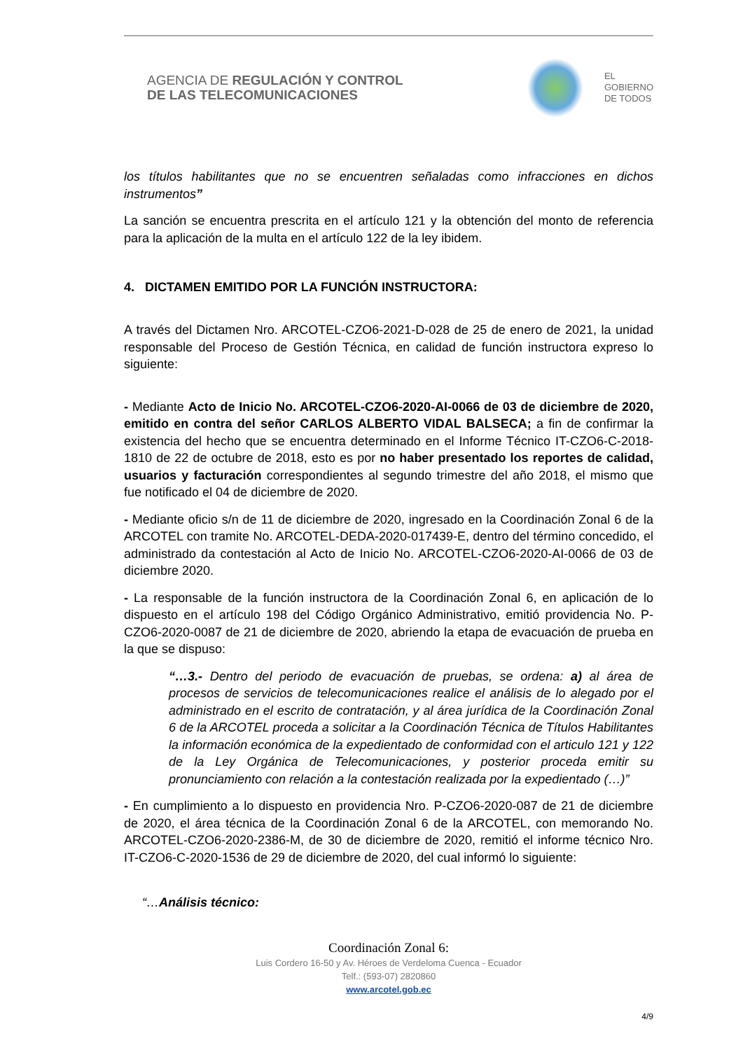AGENCIA DE REGULACIÓN Y CONTROL
DE LAS TELECOMUNICACIONES
EL
GOBIERNO
DE TODOS
los títulos habilitantes que no se encuentren señaladas como infracciones en dichos instrumentos”
La sanción se encuentra prescrita en el artículo 121 y la obtención del monto de referencia para la aplicación de la multa en el artículo 122 de la ley ibidem.
4. DICTAMEN EMITIDO POR LA FUNCIÓN INSTRUCTORA:
A través del Dictamen Nro. ARCOTEL-CZO6-2021-D-028 de 25 de enero de 2021, la unidad responsable del Proceso de Gestión Técnica, en calidad de función instructora expreso lo siguiente:
- Mediante Acto de Inicio No. ARCOTEL-CZO6-2020-AI-0066 de 03 de diciembre de 2020, emitido en contra del señor CARLOS ALBERTO VIDAL BALSECA; a fin de confirmar la existencia del hecho que se encuentra determinado en el Informe Técnico IT-CZO6-C-2018-1810 de 22 de octubre de 2018, esto es por no haber presentado los reportes de calidad, usuarios y facturación correspondientes al segundo trimestre del año 2018, el mismo que fue notificado el 04 de diciembre de 2020.
- Mediante oficio s/n de 11 de diciembre de 2020, ingresado en la Coordinación Zonal 6 de la ARCOTEL con tramite No. ARCOTEL-DEDA-2020-017439-E, dentro del término concedido, el administrado da contestación al Acto de Inicio No. ARCOTEL-CZO6-2020-AI-0066 de 03 de diciembre 2020.
- La responsable de la función instructora de la Coordinación Zonal 6, en aplicación de lo dispuesto en el artículo 198 del Código Orgánico Administrativo, emitió providencia No. P-CZO6-2020-0087 de 21 de diciembre de 2020, abriendo la etapa de evacuación de prueba en la que se dispuso:
“…3.- Dentro del periodo de evacuación de pruebas, se ordena: a) al área de procesos de servicios de telecomunicaciones realice el análisis de lo alegado por el administrado en el escrito de contratación, y al área jurídica de la Coordinación Zonal 6 de la ARCOTEL proceda a solicitar a la Coordinación Técnica de Títulos Habilitantes la información económica de la expedientado de conformidad con el articulo 121 y 122 de la Ley Orgánica de Telecomunicaciones, y posterior proceda emitir su pronunciamiento con relación a la contestación realizada por la expedientado (…)”
- En cumplimiento a lo dispuesto en providencia Nro. P-CZO6-2020-087 de 21 de diciembre de 2020, el área técnica de la Coordinación Zonal 6 de la ARCOTEL, con memorando No. ARCOTEL-CZO6-2020-2386-M, de 30 de diciembre de 2020, remitió el informe técnico Nro. IT-CZO6-C-2020-1536 de 29 de diciembre de 2020, del cual informó lo siguiente:
“…Análisis técnico:
Coordinación Zonal 6:
Luis Cordero 16-50 y Av. Héroes de Verdeloma Cuenca - Ecuador
Telf.: (593-07) 2820860
www.arcotel.gob.ec
4/9